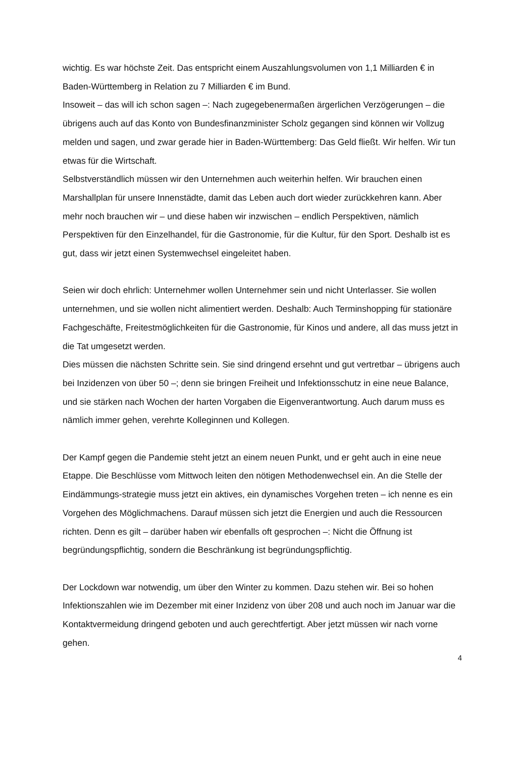wichtig. Es war höchste Zeit. Das entspricht einem Auszahlungsvolumen von 1,1 Milliarden € in Baden-Württemberg in Relation zu 7 Milliarden € im Bund.
Insoweit – das will ich schon sagen –: Nach zugegebenermaßen ärgerlichen Verzögerungen – die übrigens auch auf das Konto von Bundesfinanzminister Scholz gegangen sind können wir Vollzug melden und sagen, und zwar gerade hier in Baden-Württemberg: Das Geld fließt. Wir helfen. Wir tun etwas für die Wirtschaft.
Selbstverständlich müssen wir den Unternehmen auch weiterhin helfen. Wir brauchen einen Marshallplan für unsere Innenstädte, damit das Leben auch dort wieder zurückkehren kann. Aber mehr noch brauchen wir – und diese haben wir inzwischen – endlich Perspektiven, nämlich Perspektiven für den Einzelhandel, für die Gastronomie, für die Kultur, für den Sport. Deshalb ist es gut, dass wir jetzt einen Systemwechsel eingeleitet haben.
Seien wir doch ehrlich: Unternehmer wollen Unternehmer sein und nicht Unterlasser. Sie wollen unternehmen, und sie wollen nicht alimentiert werden. Deshalb: Auch Terminshopping für stationäre Fachgeschäfte, Freitestmöglichkeiten für die Gastronomie, für Kinos und andere, all das muss jetzt in die Tat umgesetzt werden.
Dies müssen die nächsten Schritte sein. Sie sind dringend ersehnt und gut vertretbar – übrigens auch bei Inzidenzen von über 50 –; denn sie bringen Freiheit und Infektionsschutz in eine neue Balance, und sie stärken nach Wochen der harten Vorgaben die Eigenverantwortung. Auch darum muss es nämlich immer gehen, verehrte Kolleginnen und Kollegen.
Der Kampf gegen die Pandemie steht jetzt an einem neuen Punkt, und er geht auch in eine neue Etappe. Die Beschlüsse vom Mittwoch leiten den nötigen Methodenwechsel ein. An die Stelle der Eindämmungs-strategie muss jetzt ein aktives, ein dynamisches Vorgehen treten – ich nenne es ein Vorgehen des Möglichmachens. Darauf müssen sich jetzt die Energien und auch die Ressourcen richten. Denn es gilt – darüber haben wir ebenfalls oft gesprochen –: Nicht die Öffnung ist begründungspflichtig, sondern die Beschränkung ist begründungspflichtig.
Der Lockdown war notwendig, um über den Winter zu kommen. Dazu stehen wir. Bei so hohen Infektionszahlen wie im Dezember mit einer Inzidenz von über 208 und auch noch im Januar war die Kontaktvermeidung dringend geboten und auch gerechtfertigt. Aber jetzt müssen wir nach vorne gehen.
4